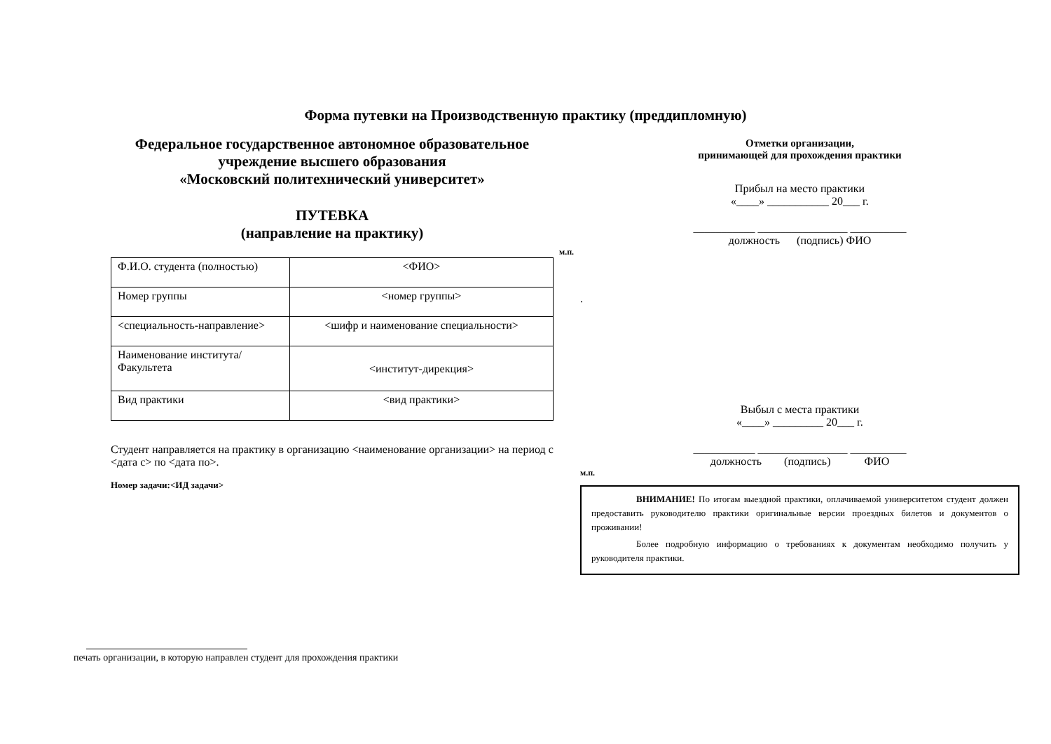Форма путевки на Производственную практику (преддипломную)
Федеральное государственное автономное образовательное
учреждение высшего образования
«Московский политехнический университет»
ПУТЕВКА
(направление на практику)
| Ф.И.О. студента (полностью) | <ФИО> |
| Номер группы | <номер группы> |
| <специальность-направление> | <шифр и наименование специальности> |
| Наименование института/Факультета | <институт-дирекция> |
| Вид практики | <вид практики> |
Студент направляется на практику в организацию <наименование организации> на период с <дата с> по <дата по>.
Номер задачи:<ИД задачи>
Отметки организации,
принимающей для прохождения практики
Прибыл на место практики
«____» ___________ 20___ г.
___________ ________________ __________
должность (подпись) ФИО
м.п.
.
Выбыл с места практики
«____» _________ 20___ г.
___________ ________________ __________
должность (подпись) ФИО
м.п.
ВНИМАНИЕ! По итогам выездной практики, оплачиваемой университетом студент должен предоставить руководителю практики оригинальные версии проездных билетов и документов о проживании!
Более подробную информацию о требованиях к документам необходимо получить у руководителя практики.
печать организации, в которую направлен студент для прохождения практики